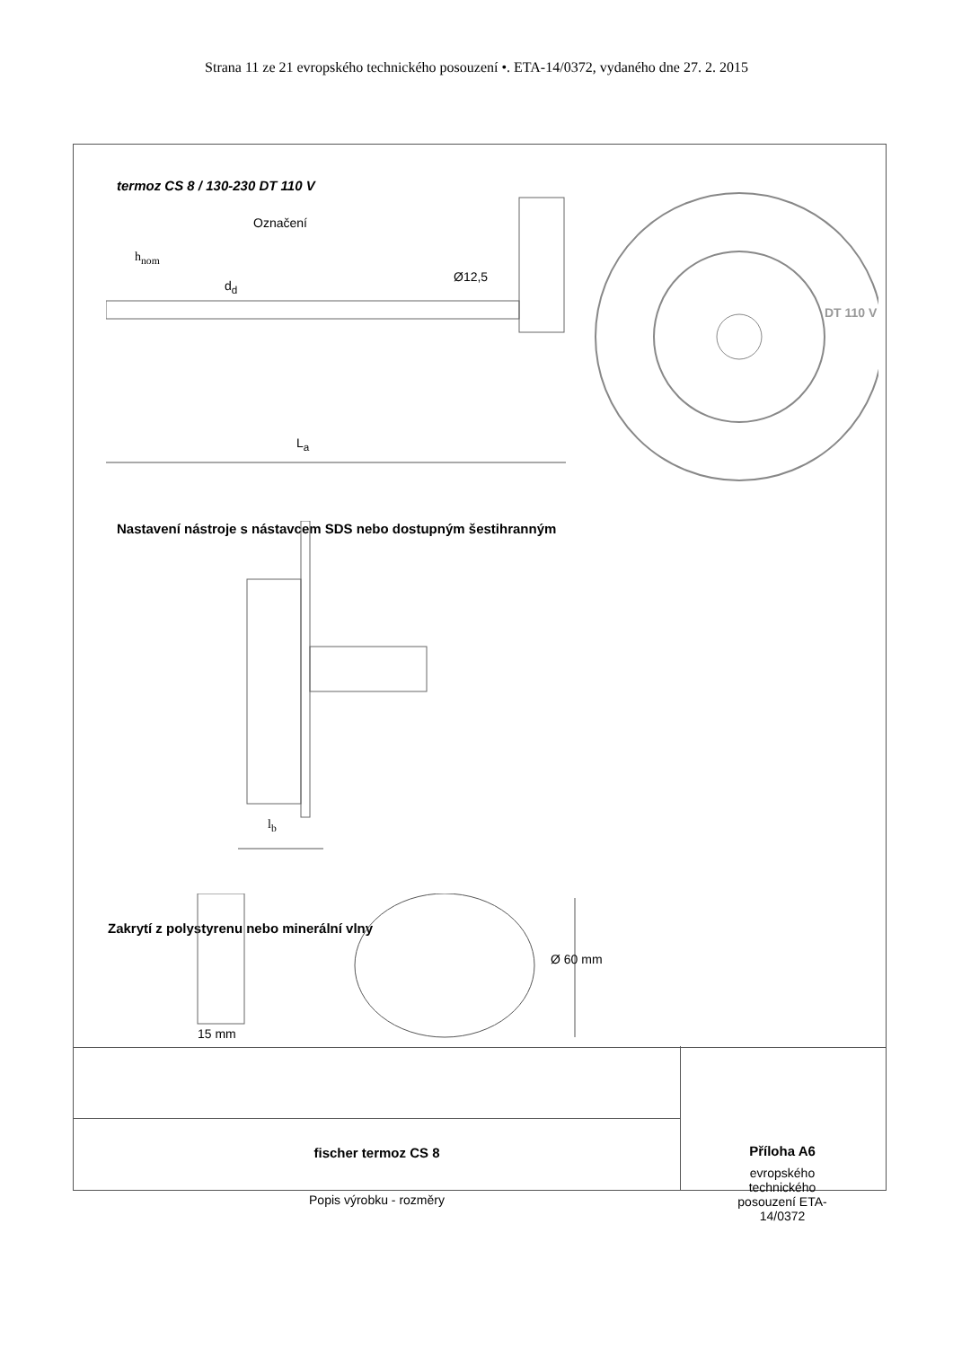Strana 11 ze 21 evropského technického posouzení •. ETA-14/0372, vydaného dne 27. 2. 2015
termoz CS 8 / 130-230 DT 110 V
Označení
h<sub>nom</sub>
d<sub>d</sub>
Ø12,5
L<sub>a</sub>
DT 110 V
Nastavení nástroje s nástavcem SDS nebo dostupným šestihranným
l<sub>b</sub>
Zakrytí z polystyrenu nebo minerální vlny
Ø 60 mm
15 mm
fischer termoz CS 8
Popis výrobku - rozměry
Příloha A6
evropského
technického
posouzení ETA-
14/0372